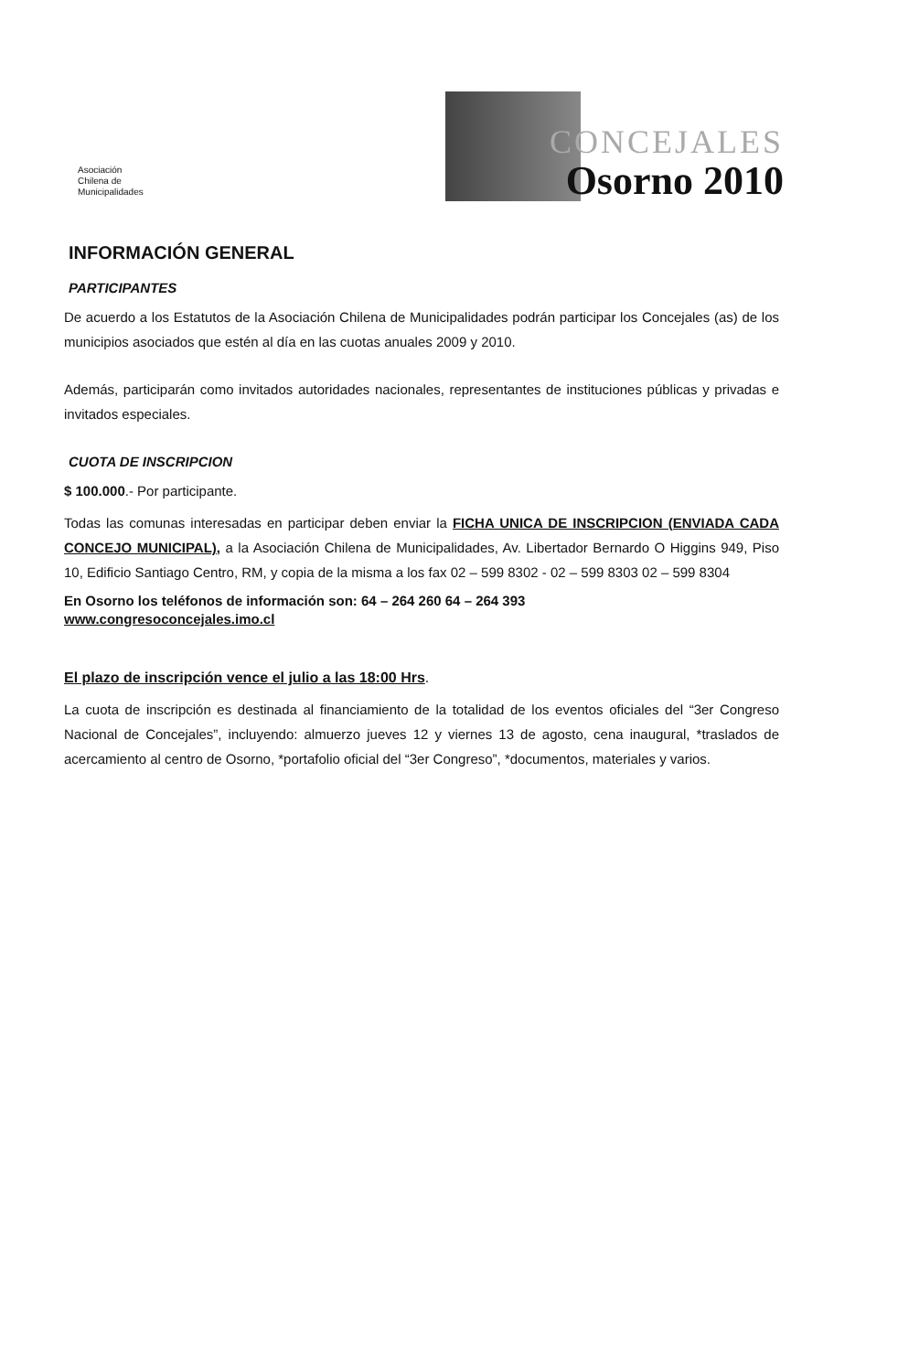Asociación
Chilena de
Municipalidades
CONCEJALES
Osorno 2010
INFORMACIÓN GENERAL
PARTICIPANTES
De acuerdo a los Estatutos de la Asociación Chilena de Municipalidades podrán participar los Concejales (as) de los municipios asociados que estén al día en las cuotas anuales 2009 y 2010.
Además, participarán como invitados autoridades nacionales, representantes de instituciones públicas y privadas e invitados especiales.
CUOTA DE INSCRIPCION
$ 100.000.- Por participante.
Todas las comunas interesadas en participar deben enviar la FICHA UNICA DE INSCRIPCION (ENVIADA CADA CONCEJO MUNICIPAL), a la Asociación Chilena de Municipalidades, Av. Libertador Bernardo O Higgins 949, Piso 10, Edificio Santiago Centro, RM, y copia de la misma a los fax 02 – 599 8302 - 02 – 599 8303 02 – 599 8304
En Osorno los teléfonos de información son: 64 – 264 260 64 – 264 393
www.congresoconcejales.imo.cl
El plazo de inscripción vence el julio a las 18:00 Hrs.
La cuota de inscripción es destinada al financiamiento de la totalidad de los eventos oficiales del “3er Congreso Nacional de Concejales”, incluyendo: almuerzo jueves 12 y viernes 13 de agosto, cena inaugural, *traslados de acercamiento al centro de Osorno, *portafolio oficial del “3er Congreso”, *documentos, materiales y varios.